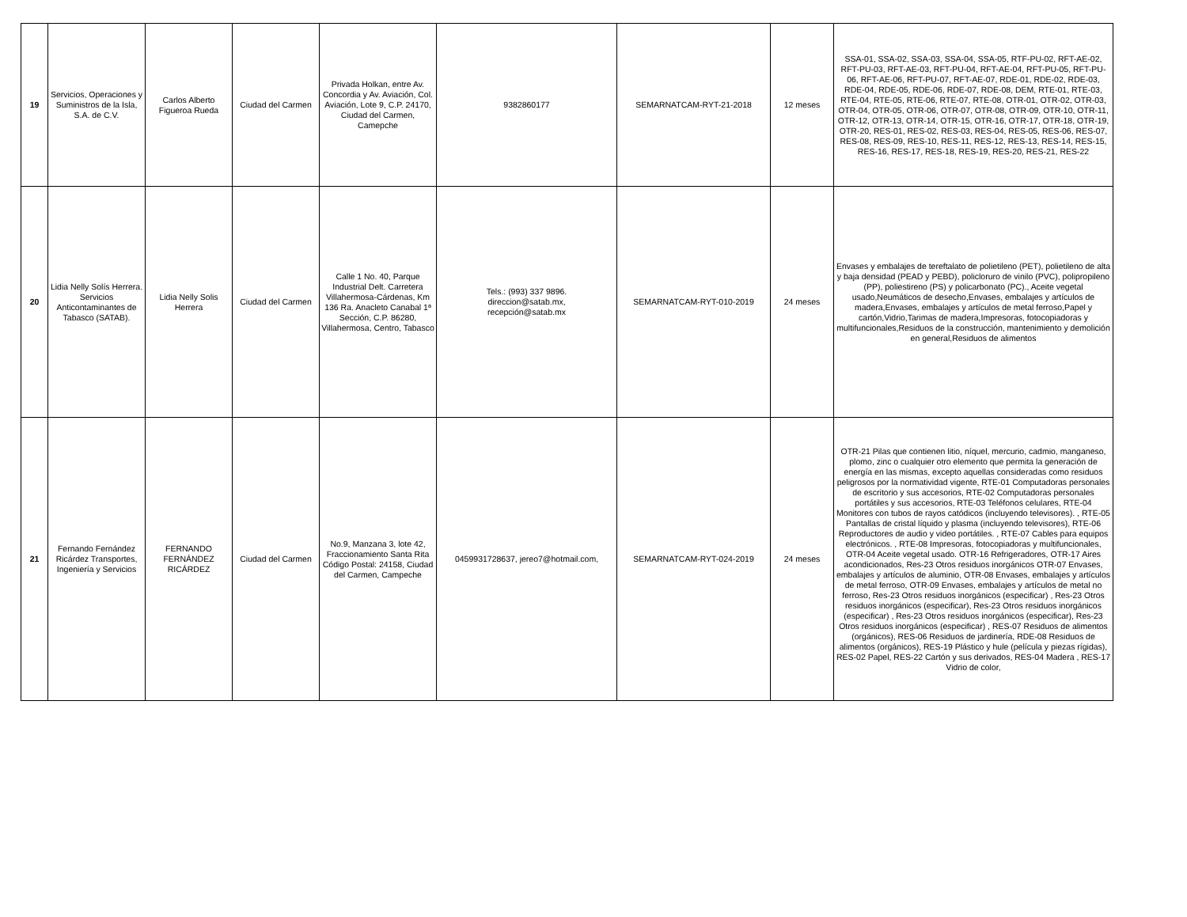| 19 | Servicios, Operaciones y Suministros de la Isla, S.A. de C.V. | Carlos Alberto Figueroa Rueda | Ciudad del Carmen | Privada Holkan, entre Av. Concordia y Av. Aviación, Col. Aviación, Lote 9, C.P. 24170, Ciudad del Carmen, Camepche | 9382860177 | SEMARNATCAM-RYT-21-2018 | 12 meses | SSA-01, SSA-02, SSA-03, SSA-04, SSA-05, RTF-PU-02, RFT-AE-02, RFT-PU-03, RFT-AE-03, RFT-PU-04, RFT-AE-04, RFT-PU-05, RFT-PU-06, RFT-AE-06, RFT-PU-07, RFT-AE-07, RDE-01, RDE-02, RDE-03, RDE-04, RDE-05, RDE-06, RDE-07, RDE-08, DEM, RTE-01, RTE-03, RTE-04, RTE-05, RTE-06, RTE-07, RTE-08, OTR-01, OTR-02, OTR-03, OTR-04, OTR-05, OTR-06, OTR-07, OTR-08, OTR-09, OTR-10, OTR-11, OTR-12, OTR-13, OTR-14, OTR-15, OTR-16, OTR-17, OTR-18, OTR-19, OTR-20, RES-01, RES-02, RES-03, RES-04, RES-05, RES-06, RES-07, RES-08, RES-09, RES-10, RES-11, RES-12, RES-13, RES-14, RES-15, RES-16, RES-17, RES-18, RES-19, RES-20, RES-21, RES-22 |
| 20 | Lidia Nelly Solís Herrera. Servicios Anticontaminantes de Tabasco (SATAB). | Lidia Nelly Solis Herrera | Ciudad del Carmen | Calle 1 No. 40, Parque Industrial Delt. Carretera Villahermosa-Cárdenas, Km 136 Ra. Anacleto Canabal 1ª Sección, C.P. 86280, Villahermosa, Centro, Tabasco | Tels.: (993) 337 9896. direccion@satab.mx, recepción@satab.mx | SEMARNATCAM-RYT-010-2019 | 24 meses | Envases y embalajes de tereftalato de polietileno (PET), polietileno de alta y baja densidad (PEAD y PEBD), policloruro de vinilo (PVC), polipropileno (PP), poliestireno (PS) y policarbonato (PC)., Aceite vegetal usado,Neumáticos de desecho,Envases, embalajes y artículos de madera,Envases, embalajes y artículos de metal ferroso,Papel y cartón,Vidrio,Tarimas de madera,Impresoras, fotocopiadoras y multifuncionales,Residuos de la construcción, mantenimiento y demolición en general,Residuos de alimentos |
| 21 | Fernando Fernández Ricárdez Transportes, Ingeniería y Servicios | FERNANDO FERNÁNDEZ RICÁRDEZ | Ciudad del Carmen | No.9, Manzana 3, lote 42, Fraccionamiento Santa Rita Código Postal: 24158, Ciudad del Carmen, Campeche | 0459931728637, jereo7@hotmail.com, | SEMARNATCAM-RYT-024-2019 | 24 meses | OTR-21 Pilas que contienen litio, níquel, mercurio, cadmio, manganeso, plomo, zinc o cualquier otro elemento que permita la generación de energía en las mismas, excepto aquellas consideradas como residuos peligrosos por la normatividad vigente, RTE-01 Computadoras personales de escritorio y sus accesorios, RTE-02 Computadoras personales portátiles y sus accesorios, RTE-03 Teléfonos celulares, RTE-04 Monitores con tubos de rayos catódicos (incluyendo televisores). , RTE-05 Pantallas de cristal líquido y plasma (incluyendo televisores), RTE-06 Reproductores de audio y video portátiles. , RTE-07 Cables para equipos electrónicos. , RTE-08 Impresoras, fotocopiadoras y multifuncionales, OTR-04 Aceite vegetal usado. OTR-16 Refrigeradores, OTR-17 Aires acondicionados, Res-23 Otros residuos inorgánicos OTR-07 Envases, embalajes y artículos de aluminio, OTR-08 Envases, embalajes y artículos de metal ferroso, OTR-09 Envases, embalajes y artículos de metal no ferroso, Res-23 Otros residuos inorgánicos (especificar) , Res-23 Otros residuos inorgánicos (especificar), Res-23 Otros residuos inorgánicos (especificar) , Res-23 Otros residuos inorgánicos (especificar), Res-23 Otros residuos inorgánicos (especificar) , RES-07 Residuos de alimentos (orgánicos), RES-06 Residuos de jardinería, RDE-08 Residuos de alimentos (orgánicos), RES-19 Plástico y hule (película y piezas rígidas), RES-02 Papel, RES-22 Cartón y sus derivados, RES-04 Madera , RES-17 Vidrio de color, |